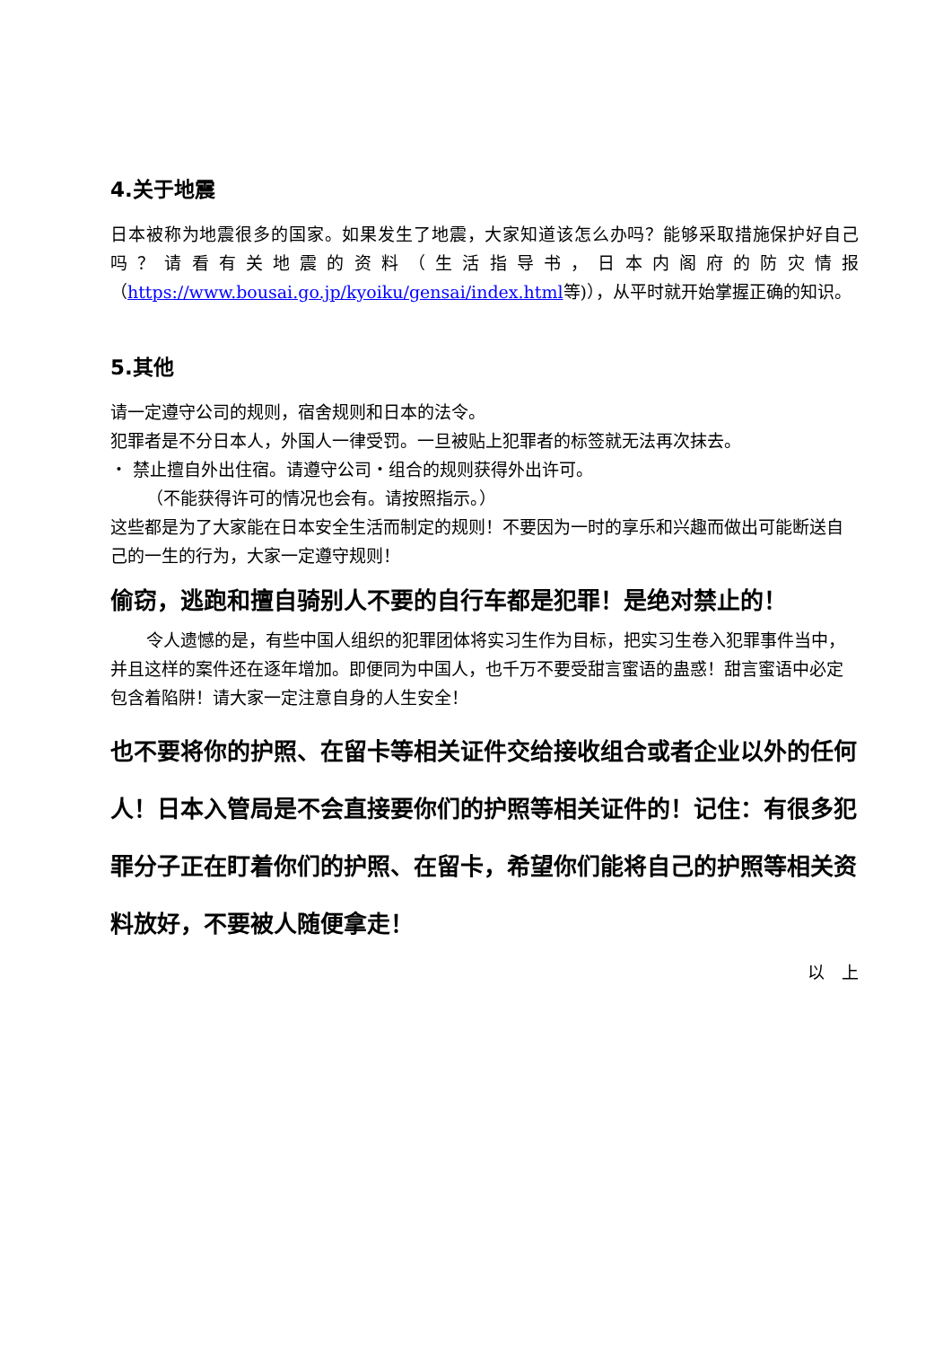4.关于地震
日本被称为地震很多的国家。如果发生了地震，大家知道该怎么办吗？能够采取措施保护好自己吗？请看有关地震的资料（生活指导书，日本内阁府的防灾情报（https://www.bousai.go.jp/kyoiku/gensai/index.html等)），从平时就开始掌握正确的知识。
5.其他
请一定遵守公司的规则，宿舍规则和日本的法令。
犯罪者是不分日本人，外国人一律受罚。一旦被贴上犯罪者的标签就无法再次抹去。
・ 禁止擅自外出住宿。请遵守公司・组合的规则获得外出许可。
（不能获得许可的情况也会有。请按照指示。）
这些都是为了大家能在日本安全生活而制定的规则！不要因为一时的享乐和兴趣而做出可能断送自己的一生的行为，大家一定遵守规则！
偷窃，逃跑和擅自骑别人不要的自行车都是犯罪！是绝对禁止的！
令人遗憾的是，有些中国人组织的犯罪团体将实习生作为目标，把实习生卷入犯罪事件当中，并且这样的案件还在逐年增加。即便同为中国人，也千万不要受甜言蜜语的蛊惑！甜言蜜语中必定包含着陷阱！请大家一定注意自身的人生安全！
也不要将你的护照、在留卡等相关证件交给接收组合或者企业以外的任何人！日本入管局是不会直接要你们的护照等相关证件的！记住：有很多犯罪分子正在盯着你们的护照、在留卡，希望你们能将自己的护照等相关资料放好，不要被人随便拿走！
以　上